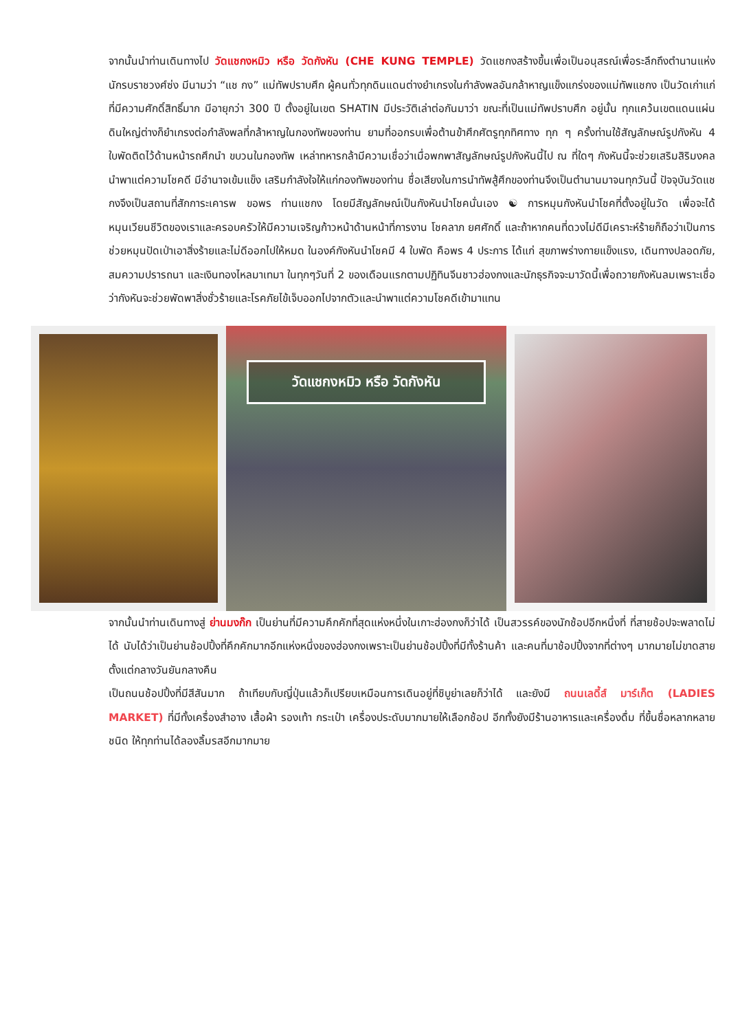จากนั้นนำท่านเดินทางไป วัดแชกงหมิว หรือ วัดกังหัน (CHE KUNG TEMPLE) วัดแชกงสร้างขึ้นเพื่อเป็นอนุสรณ์เพื่อระลึกถึงตำนานแห่งนักรบราชวงศ์ซ่ง มีนามว่า “แช กง” แม่ทัพปราบศึก ผู้คนทั่วทุกดินแดนต่างยำเกรงในกำลังพลอันกล้าหาญแข็งแกร่งของแม่ทัพแชกง เป็นวัดเก่าแก่ที่มีความศักดิ์สิทธิ์มาก มีอายุกว่า 300 ปี ตั้งอยู่ในเขต SHATIN มีประวัติเล่าต่อกันมาว่า ขณะที่เป็นแม่ทัพปราบศึก อยู่นั้น ทุกแคว้นเขตแดนแผ่นดินใหญ่ต่างก็ยำเกรงต่อกำลังพลที่กล้าหาญในกองทัพของท่าน ยามที่ออกรบเพื่อต้านข้าศึกศัตรูทุกทิศทาง ทุก ๆ ครั้งท่านใช้สัญลักษณ์รูปกังหัน 4 ใบพัดติดไว้ด้านหน้ารถศึกนำ ขบวนในกองทัพ เหล่าทหารกล้ามีความเชื่อว่าเมื่อพกพาสัญลักษณ์รูปกังหันนี้ไป ณ ที่ใดๆ กังหันนี้จะช่วยเสริมสิริมงคล นำพาแต่ความโชคดี มีอำนาจเข้มแข็ง เสริมกำลังใจให้แก่กองทัพของท่าน ชื่อเสียงในการนำทัพสู้ศึกของท่านจึงเป็นตำนานมาจนทุกวันนี้ ปัจจุบันวัดแชกงจึงเป็นสถานที่สักการะเคารพ ขอพร ท่านแชกง โดยมีสัญลักษณ์เป็นกังหันนำโชคนั่นเอง ☯ การหมุนกังหันนำโชคที่ตั้งอยู่ในวัด เพื่อจะได้หมุนเวียนชีวิตของเราและครอบครัวให้มีความเจริญก้าวหน้าด้านหน้าที่การงาน โชคลาภ ยศศักดิ์ และถ้าหากคนที่ดวงไม่ดีมีเคราะห์ร้ายก็ถือว่าเป็นการช่วยหมุนปัดเป่าเอาสิ่งร้ายและไม่ดีออกไปให้หมด ในองค์กังหันนำโชคมี 4 ใบพัด คือพร 4 ประการ ได้แก่ สุขภาพร่างกายแข็งแรง, เดินทางปลอดภัย, สมความปรารถนา และเงินทองไหลมาเทมา ในทุกๆวันที่ 2 ของเดือนแรกตามปฏิทินจีนชาวฮ่องกงและนักธุรกิจจะมาวัดนี้เพื่อถวายกังหันลมเพราะเชื่อว่ากังหันจะช่วยพัดพาสิ่งชั่วร้ายและโรคภัยไข้เจ็บออกไปจากตัวและนำพาแต่ความโชคดีเข้ามาแทน
วัดแชกงหมิว หรือ วัดกังหัน
จากนั้นนำท่านเดินทางสู่ ย่านมงก๊ก เป็นย่านที่มีความคึกคักที่สุดแห่งหนึ่งในเกาะฮ่องกงก็ว่าได้ เป็นสวรรค์ของนักช้อปอีกหนึ่งที่ ที่สายช้อปจะพลาดไม่ได้ นับได้ว่าเป็นย่านช้อปปิ้งที่คึกคักมากอีกแห่งหนึ่งของฮ่องกงเพราะเป็นย่านช้อปปิ้งที่มีทั้งร้านค้า และคนที่มาช้อปปิ้งจากที่ต่างๆ มากมายไม่ขาดสายตั้งแต่กลางวันยันกลางคืน
เป็นถนนช้อปปิ้งที่มีสีสันมาก ถ้าเทียบกับญี่ปุ่นแล้วก็เปรียบเหมือนการเดินอยู่ที่ชิบูย่าเลยก็ว่าได้ และยังมี ถนนเลดี้ส์ มาร์เก็ต (LADIES MARKET) ที่มีทั้งเครื่องสำอาง เสื้อผ้า รองเท้า กระเป๋า เครื่องประดับมากมายให้เลือกช้อป อีกทั้งยังมีร้านอาหารและเครื่องดื่ม ที่ขึ้นชื่อหลากหลายชนิด ให้ทุกท่านได้ลองลิ้มรสอีกมากมาย